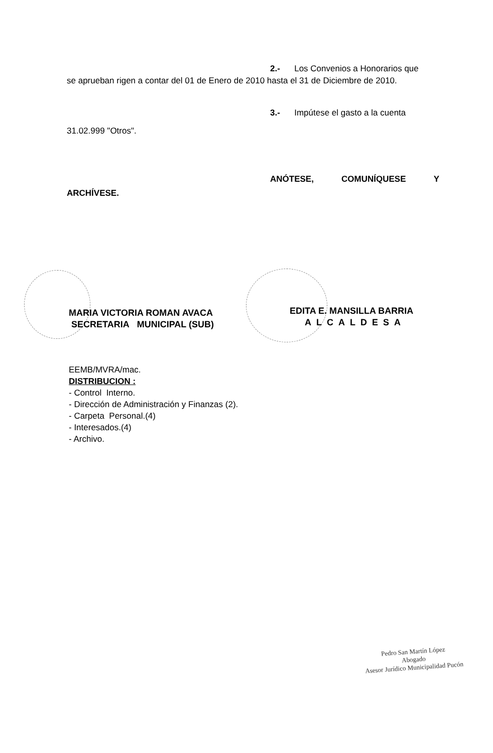2.- Los Convenios a Honorarios que
se aprueban rigen a contar del 01 de Enero de 2010 hasta el 31 de Diciembre de 2010.
3.- Impútese el gasto a la cuenta
31.02.999 "Otros".
ANÓTESE, COMUNÍQUESE Y
ARCHÍVESE.
MARIA VICTORIA ROMAN AVACA
SECRETARIA MUNICIPAL (SUB)
EDITA E. MANSILLA BARRIA
ALCALDESA
EEMB/MVRA/mac.
DISTRIBUCION :
- Control Interno.
- Dirección de Administración y Finanzas (2).
- Carpeta Personal.(4)
- Interesados.(4)
- Archivo.
Pedro San Martín López
Abogado
Asesor Jurídico Municipalidad Pucón